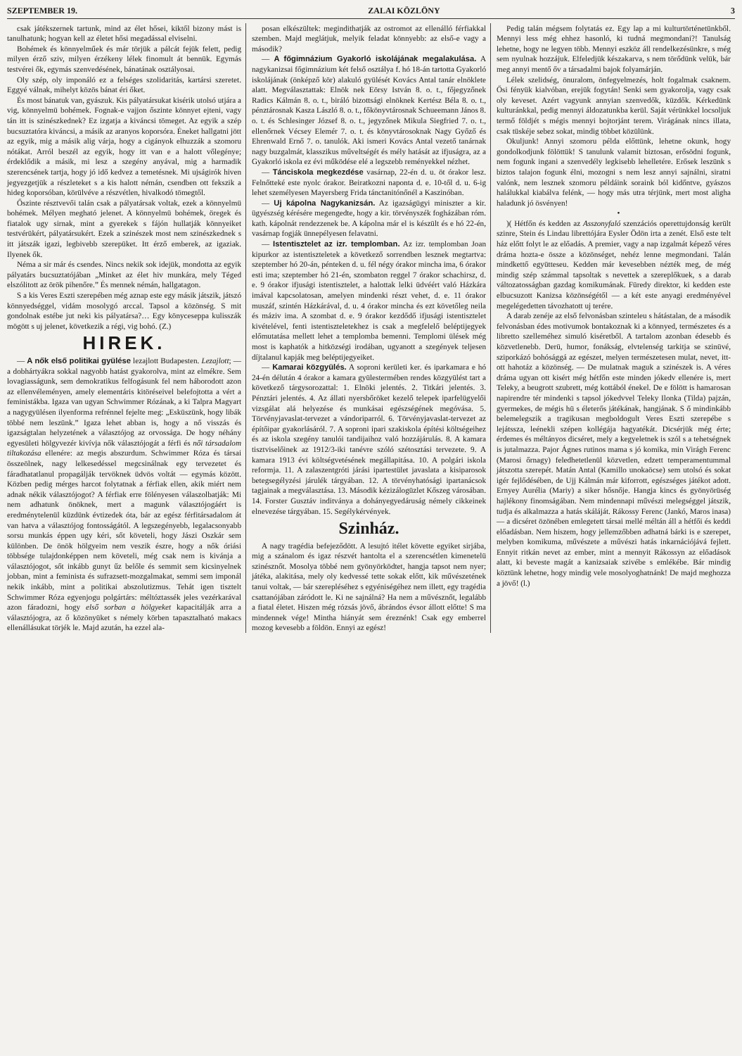SZEPTEMBER 19. ZALAI KÖZLÖNY 3
csak játékszernek tartunk, mind az élet hősei, kiktől bizony mást is tanulhatunk; hogyan kell az életet hősi megadással elviselni.
Bohémek és könnyelműek és már törjük a pálcát fejük felett, pedig milyen érző sziv, milyen érzékeny lélek finomult át bennük. Egymás testvérei ők, egymás szenvedésének, bánatának osztályosai.
Oly szép, oly imponáló ez a felséges szolidaritás, kartársi szeretet. Eggyé válnak, mihelyt közös bánat éri őket.
És most bánatuk van, gyászuk. Kis pályatársukat kisérik utolsó utjára a vig, könnyelmü bohémek. Fognak-e vajjon őszinte könnyet ejteni, vagy tán itt is szinészkednek? Ez izgatja a kiváncsi tömeget. Az egyik a szép bucsuztatóra kiváncsi, a másik az aranyos koporsóra. Éneket hallgatni jött az egyik, mig a másik alig várja, hogy a cigányok elhuzzák a szomoru nótákat. Arról beszél az egyik, hogy itt van e a halott vőlegénye; érdeklődik a másik, mi lesz a szegény anyával, mig a harmadik szerencsének tartja, hogy jó idő kedvez a temetésnek. Mi ujságirók hiven jegyezgetjük a részleteket s a kis halott némán, csendben ott fekszik a hideg koporsóban, körülvéve a részvétlen, hivalkodó tömegtől.
Őszinte résztvevői talán csak a pályatársak voltak, ezek a könnyelmü bohémek. Mélyen megható jelenet. A könnyelmü bohémek, öregek és fiatalok ugy sirnak, mint a gyerekek s fájón hullatják könnyeiket testvérükért, pályatársukért. Ezek a szinészek most nem szinészkednek s itt játszák igazi, legbivebb szerepüket. Itt érző emberek, az igaziak. Ilyenek ők.
Néma a sir már és csendes. Nincs nekik sok idejük, mondotta az egyik pályatárs bucsuztatójában „Minket az élet hiv munkára, mely Téged elszólitott az örök pihenőre.” És mennek némán, hallgatagon.
S a kis Veres Eszti szerepében még aznap este egy másik játszik, játszó könnyedséggel, vidám mosolygó arccal. Tapsol a közönség. S mit gondolnak estébe jut neki kis pályatársa?… Egy könyceseppa kulisszák mögött s uj jelenet, következik a régi, vig bohó. (Z.)
HIREK.
— A nők első politikai gyülése lezajlott Budapesten. Lezajlott; — a dobhártyákra sokkal nagyobb hatást gyakorolva, mint az elmékre. Sem lovagiasságunk, sem demokratikus felfogásunk fel nem háborodott azon az ellenvéleményen, amely elementáris kitöréseivel belefojtotta a vért a feministákba. Igaza van ugyan Schwimmer Rózának, a ki Talpra Magyart a nagygyülésen ilyenforma refrénnel fejelte meg: „Esküszünk, hogy libák többé nem leszünk.” Igaza lehet abban is, hogy a nő visszás és igazságtalan helyzetének a választójog az orvossága. De hogy néhány egyesületi hölgyvezér kivívja nők választójogát a férfi és női társadalom tiltakozása ellenére: az megis abszurdum. Schwimmer Róza és társai összeölnek, nagy lelkesedéssel megcsinálnak egy tervezetet és fáradhatatlanul propagálják tervöknek üdvös voltát — egymás között. Közben pedig mérges harcot folytatnak a férfiak ellen, akik miért nem adnak nékik választójogot? A férfiak erre fölényesen válaszolbatják: Mi nem adhatunk önöknek, mert a magunk választójogáért is eredménytelenül küzdünk évtizedek óta, bár az egész férfitársadalom át van hatva a választójog fontosságától. A legszegényebb, legalacsonyabb sorsu munkás éppen ugy kéri, sőt követeli, hogy Jászi Oszkár sem különben. De önök hölgyeim nem veszik észre, hogy a nők óriási többsége tulajdonképpen nem követeli, még csak nem is kivánja a választójogot, sőt inkább gunyt űz belőle és semmit sem kicsinyelnek jobban, mint a feminista és sufrazsett-mozgalmakat, semmi sem imponál nekik inkább, mint a politikai abszolutizmus. Tehát igen tisztelt Schwimmer Róza egyenjogu polgártárs: méltóztassék jeles vezérkarával azon fáradozni, hogy első sorban a hölgyeket kapacitálják arra a választójogra, az ő közönyüket s némely körben tapasztalható makacs ellenállásukat törjék le. Majd azután, ha ezzel ala-
posan elkészültek: megindithatják az ostromot az ellenálló férfiakkal szemben. Majd meglátjuk, melyik feladat könnyebb: az első-e vagy a második?
— A főgimnázium Gyakorló iskolájának megalakulása. A nagykanizsai főgimnázium két felső osztálya f. hó 18-án tartotta Gyakorló iskolájának (önképző kör) alakuló gyülését Kovács Antal tanár elnöklete alatt. Megválasztattak: Elnök nek Eörsy István 8. o. t., főjegyzőnek Radics Kálmán 8. o. t., biráló bizottsági elnöknek Kertész Béla 8. o. t., pénztárosnak Kasza László 8. o. t., főkönyvtárosnak Schueemann János 8. o. t. és Schlesinger József 8. o. t., jegyzőnek Mikula Siegfried 7. o. t., ellenőrnek Vécsey Elemér 7. o. t. és könyvtárosoknak Nagy Győző és Ehrenwald Ernő 7. o. tanulók. Aki ismeri Kovács Antal vezető tanárnak nagy buzgalmát, klasszikus műveltségét és mély hatását az ifjuságra, az a Gyakorló iskola ez évi működése elé a legszebb reményekkel nézhet.
— Tánciskola megkezdése vasárnap, 22-én d. u. öt órakor lesz. Felnőtteké este nyolc órakor. Beiratkozni naponta d. e. 10-től d. u. 6-ig lehet személyesen Mayersberg Frida tánctanitónőnél a Kaszinóban.
— Uj kápolna Nagykanizsán. Az igazságügyi miniszter a kir. ügyészség kérésére megengedte, hogy a kir. törvényszék fogházában róm. kath. kápolnát rendezzenek be. A kápolna már el is készült és e hó 22-én, vasárnap fogják ünnepélyesen felavatni.
— Istentisztelet az izr. templomban. Az izr. templomban Joan kipurkor az istentiszteletek a következő sorrendben lesznek megtartva: szeptember hó 20-án, pénteken d. u. fél négy órakor mincha ima, 6 órakor esti ima; szeptember hó 21-én, szombaton reggel 7 órakor schachirsz, d. e. 9 órakor ifjusági istentisztelet, a halottak lelki üdvéért való Házkára imával kapcsolatosan, amelyen mindenki részt vehet, d. e. 11 órakor muszáf, szintén Házkárával, d. u. 4 órakor mincha és ezt követőleg neila és máziv ima. A szombat d. e. 9 órakor kezdődő ifjusági istentisztelet kivételével, fenti istentiszteletekhez is csak a megfelelő beléptijegyek előmutatása mellett lehet a templomba bemenni. Templomi ülések még most is kaphatók a hitközségi irodában, ugyanott a szegények teljesen díjtalanul kapják meg beléptijegyeiket.
— Kamarai közgyülés. A soproni kerületi ker. és iparkamara e hó 24-én délután 4 órakor a kamara gyülestermében rendes közgyülést tart a következő tárgysorozattal: 1. Elnöki jelentés. 2. Titkári jelentés. 3. Pénztári jelentés. 4. Az állati nyersbőröket kezelő telepek iparfelügyelői vizsgálat alá helyezése és munkásai egészségének megóvása. 5. Törvényjavaslat-tervezet a vándoriparról. 6. Törvényjavaslat-tervezet az építőipar gyakorlásáról. 7. A soproni ipari szakiskola építési költségeihez és az iskola szegény tanulói tandijaihoz való hozzájárulás. 8. A kamara tisztviselőinek az 1912/3-iki tanévre szóló szétosztási tervezete. 9. A kamara 1913 évi költségvetésének megállapitása. 10. A polgári iskola reformja. 11. A zalaszentgróti járási ipartestület javaslata a kisiparosok betegsegélyzési járulék tárgyában. 12. A törvényhatósági ipartanácsok tagjainak a megválasztása. 13. Második kézizálogüzlet Kőszeg városában. 14. Forster Gusztáv inditványa a dohányegyedáruság némely cikkeinek elnevezése tárgyában. 15. Segélykérvények.
Szinház.
A nagy tragédia befejeződött. A lesujtó itélet követte egyiket sirjába, mig a szánalom és igaz részvét hantolta el a szerencsétlen kimenetelü szinésznőt. Mosolya többé nem gyönyörködtet, hangja tapsot nem nyer; játéka, alakitása, mely oly kedvessé tette sokak előtt, kik művészetének tanui voltak, — bár szerepléséhez s egyéniségéhez nem illett, egy tragédia csattanójában záródott le. Ki ne sajnálná? Ha nem a művésznőt, legalább a fiatal életet. Hiszen még rózsás jövő, ábrándos évsor állott előtte! S ma mindennek vége! Mintha hiányát sem éreznénk! Csak egy emberrel mozog kevesebb a földön. Ennyi az egész!
Pedig talán mégsem folytatás ez. Egy lap a mi kulturtörténetünkből. Mennyi less még ehhez hasonló, ki tudná megmondani?! Tanulság lehetne, hogy ne legyen több. Mennyi eszköz áll rendelkezésünkre, s még sem nyulnak hozzájuk. Elfeledjük készakarva, s nem törődünk velük, bár meg annyi mentő őv a társadalmi bajok folyamárján.
Lélek szelidség, önuralom, önfegyelmezés, holt fogalmak csaknem. Ősi fényük kialvóban, erejük fogytán! Senki sem gyakorolja, vagy csak oly keveset. Azért vagyunk annyian szenvedők, küzdők. Kérkedünk kulturánkkal, pedig mennyi áldozatunkba kerül. Saját vérünkkel locsoljuk termő földjét s mégis mennyi bojtorjánt terem. Virágának nincs illata, csak tüskéje sebez sokat, mindig többet közülünk.
Okuljunk! Annyi szomoru példa előttünk, lehetne okunk, hogy gondolkodjunk fölöttük! S tanulunk valamit biztosan, erősödni fogunk, nem fogunk ingani a szenvedély legkisebb lehelletére. Erősek leszünk s biztos talajon fogunk élni, mozogni s nem lesz annyi sajnálni, siratni valónk, nem lesznek szomoru példáink soraink ból kidőntve, gyászos halálukkal kiabálva felénk, — hogy más utra térjünk, mert most aligha haladunk jó ösvényen!
•
)( Hétfőn és kedden az Asszonyfaló szenzációs operettujdonság került szinre, Stein és Lindau librettójára Eysler Ödön irta a zenét. Első este telt ház előtt folyt le az előadás. A premier, vagy a nap izgalmát képező véres dráma hozta-e össze a közönséget, nehéz lenne megmondani. Talán mindkettő együtteseu. Kedden már kevesebben nézték meg, de még mindig szép számmal tapsoltak s nevettek a szereplőkuek, s a darab változatosságban gazdag komikumának. Füredy direktor, ki kedden este elbucsuzott Kanizsa közönségétől — a két este anyagi eredményével megelégedetten távozhatott uj terére.
A darab zenéje az első felvonásban szinteleu s hátástalan, de a második felvonásban édes motivumok bontakoznak ki a könnyed, természetes és a libretto szelleméhez simuló kiséretből. A tartalom azonban édesebb és közvetlenebb. Derü, humor, fonákság, elvtelenség tarkitja se szinüvé, sziporkázó bohósággá az egészet, melyen természetesen mulat, nevet, itt-ott hahotáz a közönség. — De mulatnak maguk a szinészek is. A véres dráma ugyan ott kisért még hétfőn este minden jókedv ellenére is, mert Teleky, a beugrott szubrett, még kottából énekel. De e fölött is hamarosan napirendre tér mindenki s tapsol jókedvvel Teleky Ilonka (Tilda) pajzán, gyermekes, de mégis hü s életerős játékának, hangjának. S ő mindinkább belemelegszik a tragikusan megboldogult Veres Eszti szerepébe s lejátssza, leénekli szépen kollégája hagyatékát. Dicsérjük még érte; érdemes és méltányos dicséret, mely a kegyeletnek is szól s a tehetségnek is jutalmazza. Pajor Ágnes rutinos mama s jó komika, min Virágh Ferenc (Marosi őrnagy) feledhetetlenül közvetlen, edzett temperamentummal játszotta szerepét. Matán Antal (Kamillo unokaöcse) sem utolsó és sokat igér fejlődésében, de Ujj Kálmán már kiforrott, egészséges játékot adott. Ernyey Aurélia (Mariy) a siker hősnője. Hangja kincs és gyönyörüség hajlékony finomságában. Nem mindennapi művészi melegséggel játszik, tudja és alkalmazza a hatás skáláját. Rákossy Ferenc (Jankó, Maros inasa) — a dicséret özönében emlegetett társai mellé méltán áll a hétfői és keddi előadásban. Nem hiszem, hogy jellemzőbben adhatná bárki is e szerepet, melyben komikuma, művészete a művészi hatás inkarnációjává fejlett. Ennyit ritkán nevet az ember, mint a mennyit Rákossyn az előadások alatt, ki beveste magát a kanizsaiak szivébe s emlékébe. Bár mindig köztünk lehetne, hogy mindig vele mosolyoghatnánk! De majd meghozza a jövő! (l.)